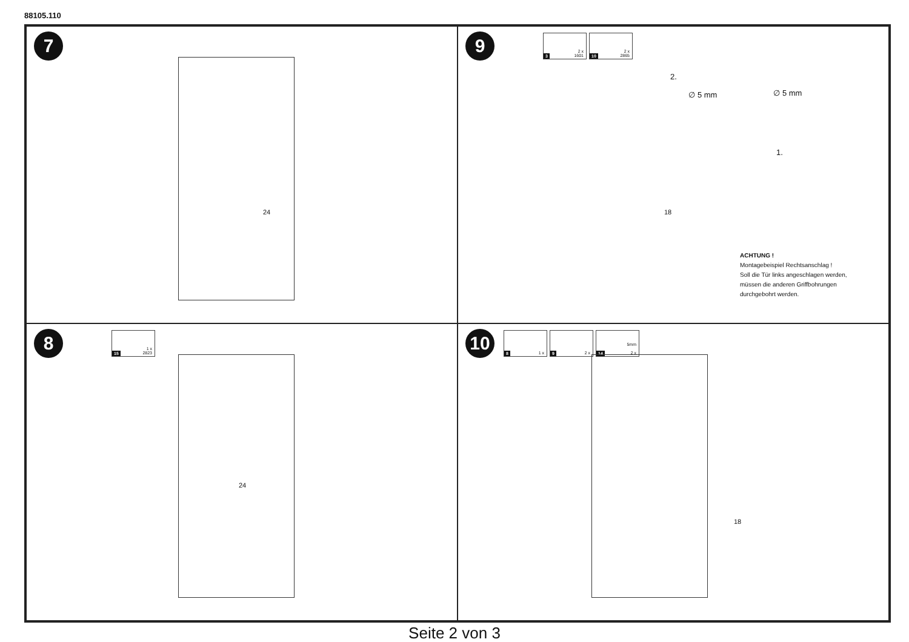88105.110
7
24
9
2 x
1601 3
2 x
2865 10
2.
∅ 5 mm ∅ 5 mm
1.
18
ACHTUNG !
Montagebeispiel Rechtsanschlag !
Soll die Tür links angeschlagen werden,
müssen die anderen Griffbohrungen
durchgebohrt werden.
8
1 x
2823 15
24
10
1 x 8
2 x 9
5mm
2 x 14
18
Seite 2 von 3